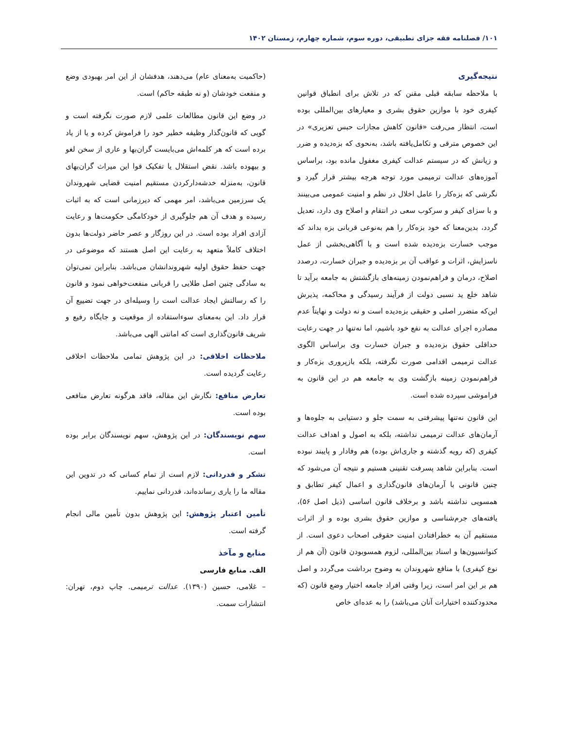۱۰۱/ فصلنامه فقه جزای تطبیقی، دوره سوم، شماره چهارم، زمستان ۱۴۰۲
نتیجه‌گیری
با ملاحظه سابقه قبلی مقنن که در تلاش برای انطباق قوانین کیفری خود با موازین حقوق بشری و معیارهای بین‌المللی بوده است، انتظار می‌رفت «قانون کاهش مجازات حبس تعزیری» در این خصوص مترقی و تکامل‌یافته باشد، به‌نحوی که بزه‌دیده و ضرر و زیانش که در سیستم عدالت کیفری مغفول مانده بود، براساس آموزه‌های عدالت ترمیمی مورد توجه هرچه بیشتر قرار گیرد و نگرشی که بزه‌کار را عامل اخلال در نظم و امنیت عمومی می‌بینند و با سزای کیفر و سرکوب سعی در انتقام و اصلاح وی دارد، تعدیل گردد، بدین‌معنا که خود بزه‌کار را هم به‌نوعی قربانی بزه بداند که موجب خسارت بزه‌دیده شده است و با آگاهی‌بخشی از عمل ناسزایش، اثرات و عواقب آن بر بزه‌دیده و جبران خسارت، درصدد اصلاح، درمان و فراهم‌نمودن زمینه‌های بازگشتش به جامعه برآید تا شاهد خلع ید نسبی دولت از فرآیند رسیدگی و محاکمه، پذیرش این‌که متضرر اصلی و حقیقی بزه‌دیده است و نه دولت و نهایتاً عدم مصادره اجرای عدالت به نفع خود باشیم، اما نه‌تنها در جهت رعایت حداقلی حقوق بزه‌دیده و جبران خسارت وی براساس الگوی عدالت ترمیمی اقدامی صورت نگرفته، بلکه بازپروری بزه‌کار و فراهم‌نمودن زمینه بازگشت وی به جامعه هم در این قانون به فراموشی سپرده شده است.
این قانون نه‌تنها پیشرفتی به سمت جلو و دستیابی به جلوه‌ها و آرمان‌های عدالت ترمیمی نداشته، بلکه به اصول و اهداف عدالت کیفری (که رویه گذشته و جاری‌اش بوده) هم وفادار و پایبند نبوده است. بنابراین شاهد پسرفت تقنینی هستیم و نتیجه آن می‌شود که چنین قانونی با آرمان‌های قانون‌گذاری و اعمال کیفر تطابق و همسویی نداشته باشد و برخلاف قانون اساسی (ذیل اصل ۵۶)، یافته‌های جرم‌شناسی و موازین حقوق بشری بوده و از اثرات مستقیم آن به خطرافتادن امنیت حقوقی اصحاب دعوی است. از کنوانسیون‌ها و اسناد بین‌المللی، لزوم همسوبودن قانون (آن هم از نوع کیفری) با منافع شهروندان به وضوح برداشت می‌گردد و اصل هم بر این امر است، زیرا وقتی افراد جامعه اختیار وضع قانون (که محدودکننده اختیارات آنان می‌باشد) را به عده‌ای خاص
(حاکمیت به‌معنای عام) می‌دهند، هدفشان از این امر بهبودی وضع و منفعت خودشان (و نه طبقه حاکم) است.
در وضع این قانون مطالعات علمی لازم صورت نگرفته است و گویی که قانون‌گذار وظیفه خطیر خود را فراموش کرده و یا از یاد برده است که هر کلمه‌اش می‌بایست گران‌بها و عاری از سخن لغو و بیهوده باشد. نقض استقلال یا تفکیک قوا این میراث گران‌بهای قانون، به‌منزله خدشه‌دارکردن مستقیم امنیت قضایی شهروندان یک سرزمین می‌باشد، امر مهمی که دیرزمانی است که به اثبات رسیده و هدف آن هم جلوگیری از خودکامگی حکومت‌ها و رعایت آزادی افراد بوده است. در این روزگار و عصر حاضر دولت‌ها بدون اختلاف کاملاً متعهد به رعایت این اصل هستند که موضوعی در جهت حفظ حقوق اولیه شهروندانشان می‌باشد. بنابراین نمی‌توان به سادگی چنین اصل طلایی را قربانی منفعت‌خواهی نمود و قانون را که رسالتش ایجاد عدالت است را وسیله‌ای در جهت تضییع آن قرار داد. این به‌معنای سوءاستفاده از موقعیت و جایگاه رفیع و شریف قانون‌گذاری است که امانتی الهی می‌باشد.
ملاحظات اخلاقی: در این پژوهش تمامی ملاحظات اخلاقی رعایت گردیده است.
تعارض منافع: نگارش این مقاله، فاقد هرگونه تعارض منافعی بوده است.
سهم نویسندگان: در این پژوهش، سهم نویسندگان برابر بوده است.
تشکر و قدردانی: لازم است از تمام کسانی که در تدوین این مقاله ما را یاری رسانده‌اند، قدردانی نماییم.
تأمین اعتبار پژوهش: این پژوهش بدون تأمین مالی انجام گرفته است.
منابع و مآخذ
الف. منابع فارسی
– غلامی، حسین (۱۳۹۰). عدالت ترمیمی. چاپ دوم، تهران: انتشارات سمت.